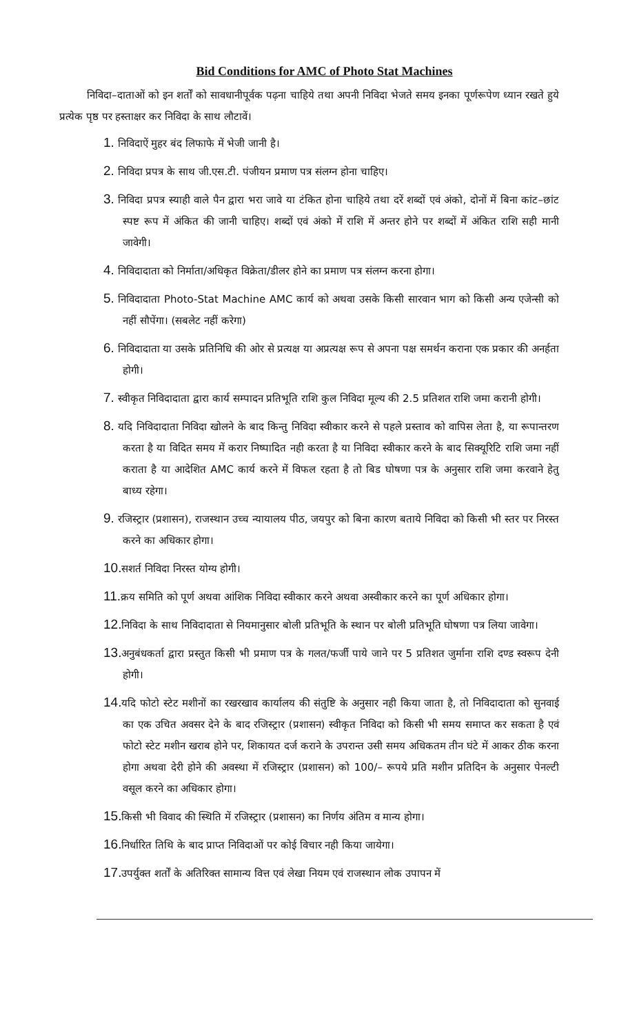Bid Conditions for AMC of Photo Stat Machines
निविदा–दाताओं को इन शर्तों को सावधानीपूर्वक पढ़ना चाहिये तथा अपनी निविदा भेजते समय इनका पूर्णरूपेण ध्यान रखते हुये प्रत्येक पृष्ठ पर हस्ताक्षर कर निविदा के साथ लौटावें।
1. निविदाऐं मुहर बंद लिफाफे में भेजी जानी है।
2. निविदा प्रपत्र के साथ जी.एस.टी. पंजीयन प्रमाण पत्र संलग्न होना चाहिए।
3. निविदा प्रपत्र स्याही वाले पैन द्वारा भरा जावे या टंकित होना चाहिये तथा दरें शब्दों एवं अंको, दोनों में बिना कांट–छांट स्पष्ट रूप में अंकित की जानी चाहिए। शब्दों एवं अंको में राशि में अन्तर होने पर शब्दों में अंकित राशि सही मानी जावेगी।
4. निविदादाता को निर्माता/अधिकृत विक्रेता/डीलर होने का प्रमाण पत्र संलग्न करना होगा।
5. निविदादाता Photo-Stat Machine AMC कार्य को अथवा उसके किसी सारवान भाग को किसी अन्य एजेन्सी को नहीं सौपेंगा। (सबलेट नहीं करेगा)
6. निविदादाता या उसके प्रतिनिधि की ओर से प्रत्यक्ष या अप्रत्यक्ष रूप से अपना पक्ष समर्थन कराना एक प्रकार की अनर्हता होगी।
7. स्वीकृत निविदादाता द्वारा कार्य सम्पादन प्रतिभूति राशि कुल निविदा मूल्य की 2.5 प्रतिशत राशि जमा करानी होगी।
8. यदि निविदादाता निविदा खोलने के बाद किन्तु निविदा स्वीकार करने से पहले प्रस्ताव को वापिस लेता है, या रूपान्तरण करता है या विदित समय में करार निष्पादित नही करता है या निविदा स्वीकार करने के बाद सिक्यूरिटि राशि जमा नहीं कराता है या आदेशित AMC कार्य करने में विफल रहता है तो बिड घोषणा पत्र के अनुसार राशि जमा करवाने हेतु बाध्य रहेगा।
9. रजिस्ट्रार (प्रशासन), राजस्थान उच्च न्यायालय पीठ, जयपुर को बिना कारण बताये निविदा को किसी भी स्तर पर निरस्त करने का अधिकार होगा।
10. सशर्त निविदा निरस्त योग्य होगी।
11. क्रय समिति को पूर्ण अथवा आंशिक निविदा स्वीकार करने अथवा अस्वीकार करने का पूर्ण अधिकार होगा।
12. निविदा के साथ निविदादाता से नियमानुसार बोली प्रतिभूति के स्थान पर बोली प्रतिभूति घोषणा पत्र लिया जावेगा।
13. अनुबंधकर्ता द्वारा प्रस्तुत किसी भी प्रमाण पत्र के गलत/फर्जी पाये जाने पर 5 प्रतिशत जुर्माना राशि दण्ड स्वरूप देनी होगी।
14. यदि फोटो स्टेट मशीनों का रखरखाव कार्यालय की संतुष्टि के अनुसार नही किया जाता है, तो निविदादाता को सुनवाई का एक उचित अवसर देने के बाद रजिस्ट्रार (प्रशासन) स्वीकृत निविदा को किसी भी समय समाप्त कर सकता है एवं फोटो स्टेट मशीन खराब होने पर, शिकायत दर्ज कराने के उपरान्त उसी समय अधिकतम तीन घंटे में आकर ठीक करना होगा अथवा देरी होने की अवस्था में रजिस्ट्रार (प्रशासन) को 100/– रूपये प्रति मशीन प्रतिदिन के अनुसार पेनल्टी वसूल करने का अधिकार होगा।
15. किसी भी विवाद की स्थिति में रजिस्ट्रार (प्रशासन) का निर्णय अंतिम व मान्य होगा।
16. निर्धारित तिथि के बाद प्राप्त निविदाओं पर कोई विचार नही किया जायेगा।
17. उपर्युक्त शर्तों के अतिरिक्त सामान्य वित्त एवं लेखा नियम एवं राजस्थान लोक उपापन में